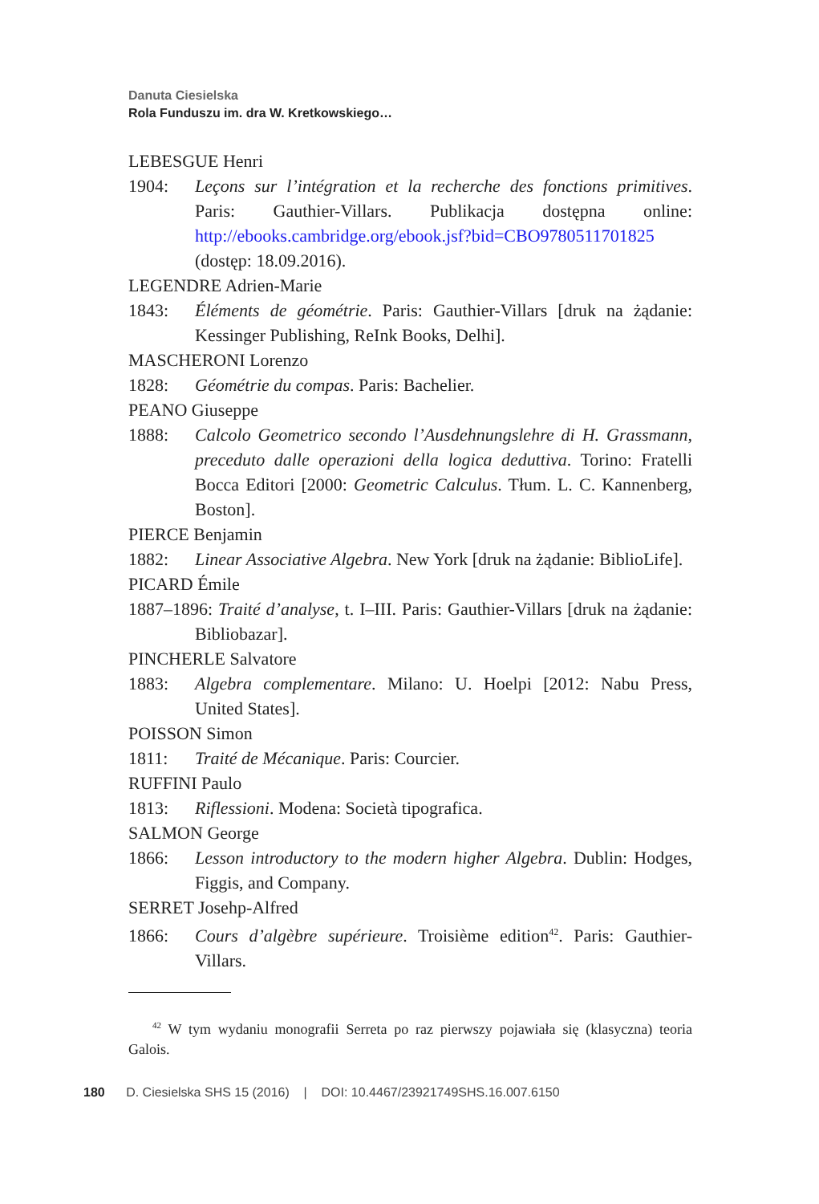Danuta Ciesielska
Rola Funduszu im. dra W. Kretkowskiego…
LEBESGUE Henri
1904: Leçons sur l’intégration et la recherche des fonctions primitives. Paris: Gauthier-Villars. Publikacja dostępna online: http://ebooks.cambridge.org/ebook.jsf?bid=CBO9780511701825 (dostęp: 18.09.2016).
LEGENDRE Adrien-Marie
1843: Éléments de géométrie. Paris: Gauthier-Villars [druk na żądanie: Kessinger Publishing, ReInk Books, Delhi].
MASCHERONI Lorenzo
1828: Géométrie du compas. Paris: Bachelier.
PEANO Giuseppe
1888: Calcolo Geometrico secondo l’Ausdehnungslehre di H. Grassmann, preceduto dalle operazioni della logica deduttiva. Torino: Fratelli Bocca Editori [2000: Geometric Calculus. Tłum. L. C. Kannenberg, Boston].
PIERCE Benjamin
1882: Linear Associative Algebra. New York [druk na żądanie: BiblioLife].
PICARD Émile
1887–1896: Traité d’analyse, t. I–III. Paris: Gauthier-Villars [druk na żądanie: Bibliobazar].
PINCHERLE Salvatore
1883: Algebra complementare. Milano: U. Hoelpi [2012: Nabu Press, United States].
POISSON Simon
1811: Traité de Mécanique. Paris: Courcier.
RUFFINI Paulo
1813: Riflessioni. Modena: Società tipografica.
SALMON George
1866: Lesson introductory to the modern higher Algebra. Dublin: Hodges, Figgis, and Company.
SERRET Josehp-Alfred
1866: Cours d’algèbre supérieure. Troisième edition<sup>42</sup>. Paris: Gauthier-Villars.
<sup>42</sup> W tym wydaniu monografii Serreta po raz pierwszy pojawiała się (klasyczna) teoria Galois.
180 D. Ciesielska SHS 15 (2016) | DOI: 10.4467/23921749SHS.16.007.6150